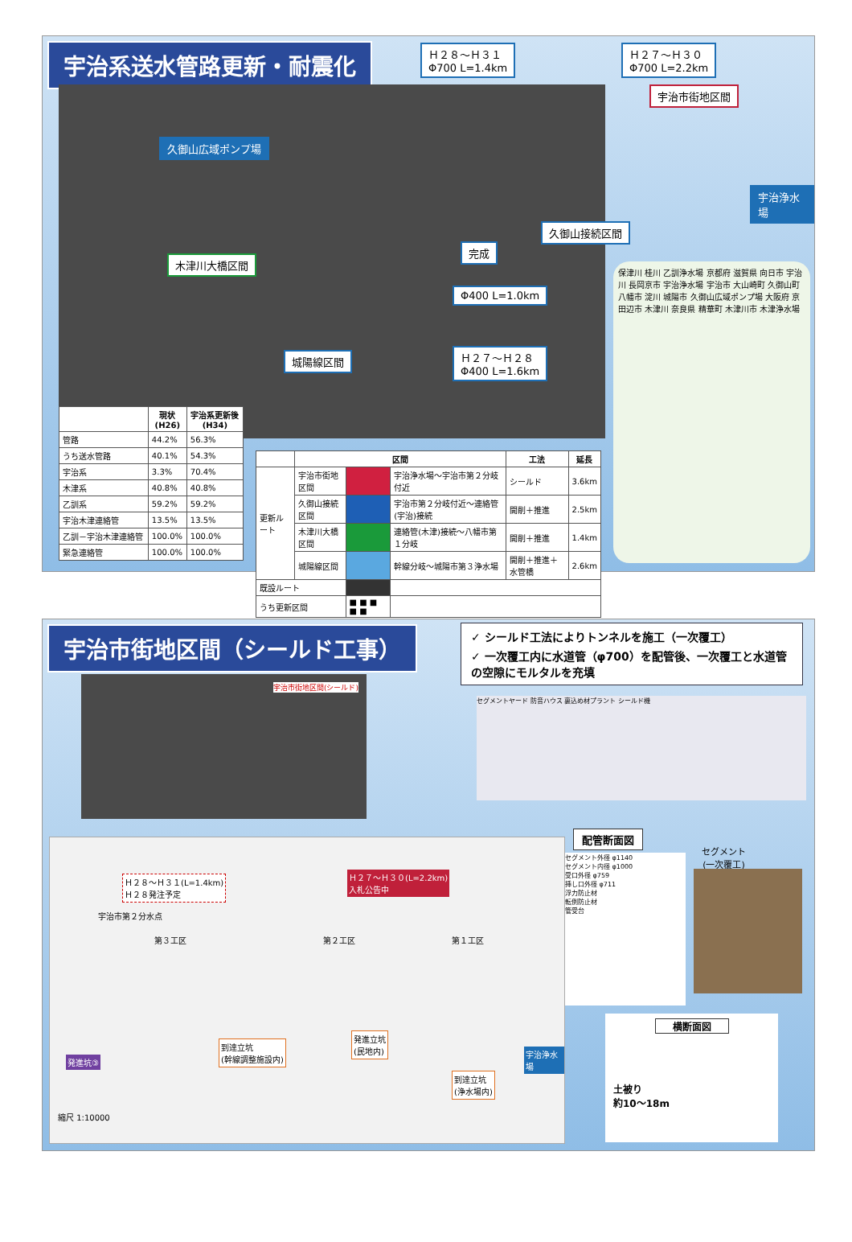宇治系送水管路更新・耐震化
Ｈ２８～Ｈ３１
Φ700 L=1.4km
Ｈ２７～Ｈ３０
Φ700 L=2.2km
宇治市街地区間
久御山広域ポンプ場
久御山接続区間
木津川大橋区間
完成
Φ400 L=1.0km
城陽線区間
Ｈ２７～Ｈ２８
Φ400 L=1.6km
宇治浄水場
保津川 桂川 乙訓浄水場 京都府 滋賀県 向日市 宇治川 長岡京市 宇治浄水場 宇治市 大山崎町 久御山町 八幡市 淀川 城陽市 久御山広域ポンプ場 大阪府 京田辺市 木津川 奈良県 精華町 木津川市 木津浄水場
| | 現状 (H26) | 宇治系更新後 (H34) |
| --- | --- | --- |
| 管路 | 44.2% | 56.3% |
| うち送水管路 | 40.1% | 54.3% |
| 宇治系 | 3.3% | 70.4% |
| 木津系 | 40.8% | 40.8% |
| 乙訓系 | 59.2% | 59.2% |
| 宇治木津連絡管 | 13.5% | 13.5% |
| 乙訓－宇治木津連絡管 | 100.0% | 100.0% |
| 緊急連絡管 | 100.0% | 100.0% |
| | 区間 | | | 工法 | 延長 |
| --- | --- | --- | --- | --- | --- |
| 更新ルート | 宇治市街地区間 | | 宇治浄水場～宇治市第２分岐付近 | シールド | 3.6km |
| | 久御山接続区間 | | 宇治市第２分岐付近～連絡管(宇治)接続 | 開削＋推進 | 2.5km |
| | 木津川大橋区間 | | 連絡管(木津)接続～八幡市第１分岐 | 開削＋推進 | 1.4km |
| | 城陽線区間 | | 幹線分岐～城陽市第３浄水場 | 開削＋推進＋水管橋 | 2.6km |
| 既設ルート | | | | | |
| うち更新区間 | | ■ ■ ■ ■ ■ | | | |
宇治市街地区間（シールド工事）
✓ シールド工法によりトンネルを施工（一次覆工）
✓ 一次覆工内に水道管（φ700）を配管後、一次覆工と水道管の空隙にモルタルを充填
宇治市街地区間(シールド)
Ｈ２８～Ｈ３１(L=1.4km)
Ｈ２８発注予定
Ｈ２７～Ｈ３０(L=2.2km)
入札公告中
宇治市第２分水点
第３工区 第２工区 第１工区
到達立坑
(幹線調整施設内)
発進立坑
(民地内)
到達立坑
(浄水場内)
宇治浄水場
発進坑③
縮尺 1:10000
セグメントヤード 防音ハウス 裏込め材プラント シールド機
配管断面図
セグメント外径 φ1140
セグメント内径 φ1000
受口外径 φ759
挿し口外径 φ711
浮力防止材
転倒防止材
管受台
セグメント
(一次覆工)
横断面図
土被り
約10～18m